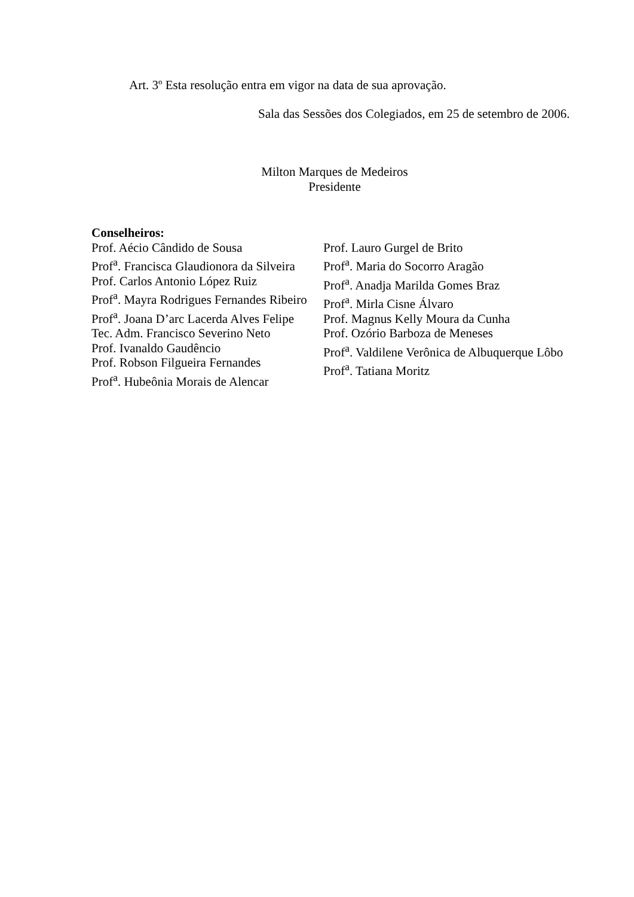Art. 3º Esta resolução entra em vigor na data de sua aprovação.
Sala das Sessões dos Colegiados, em 25 de setembro de 2006.
Milton Marques de Medeiros
Presidente
Conselheiros:
Prof. Aécio Cândido de Sousa
Prof<sup>a</sup>. Francisca Glaudionora da Silveira
Prof. Carlos Antonio López Ruiz
Prof<sup>a</sup>. Mayra Rodrigues Fernandes Ribeiro
Prof<sup>a</sup>. Joana D’arc Lacerda Alves Felipe
Tec. Adm. Francisco Severino Neto
Prof. Ivanaldo Gaudêncio
Prof. Robson Filgueira Fernandes
Prof<sup>a</sup>. Hubeônia Morais de Alencar
Prof. Lauro Gurgel de Brito
Prof<sup>a</sup>. Maria do Socorro Aragão
Prof<sup>a</sup>. Anadja Marilda Gomes Braz
Prof<sup>a</sup>. Mirla Cisne Álvaro
Prof. Magnus Kelly Moura da Cunha
Prof. Ozório Barboza de Meneses
Prof<sup>a</sup>. Valdilene Verônica de Albuquerque Lôbo
Prof<sup>a</sup>. Tatiana Moritz